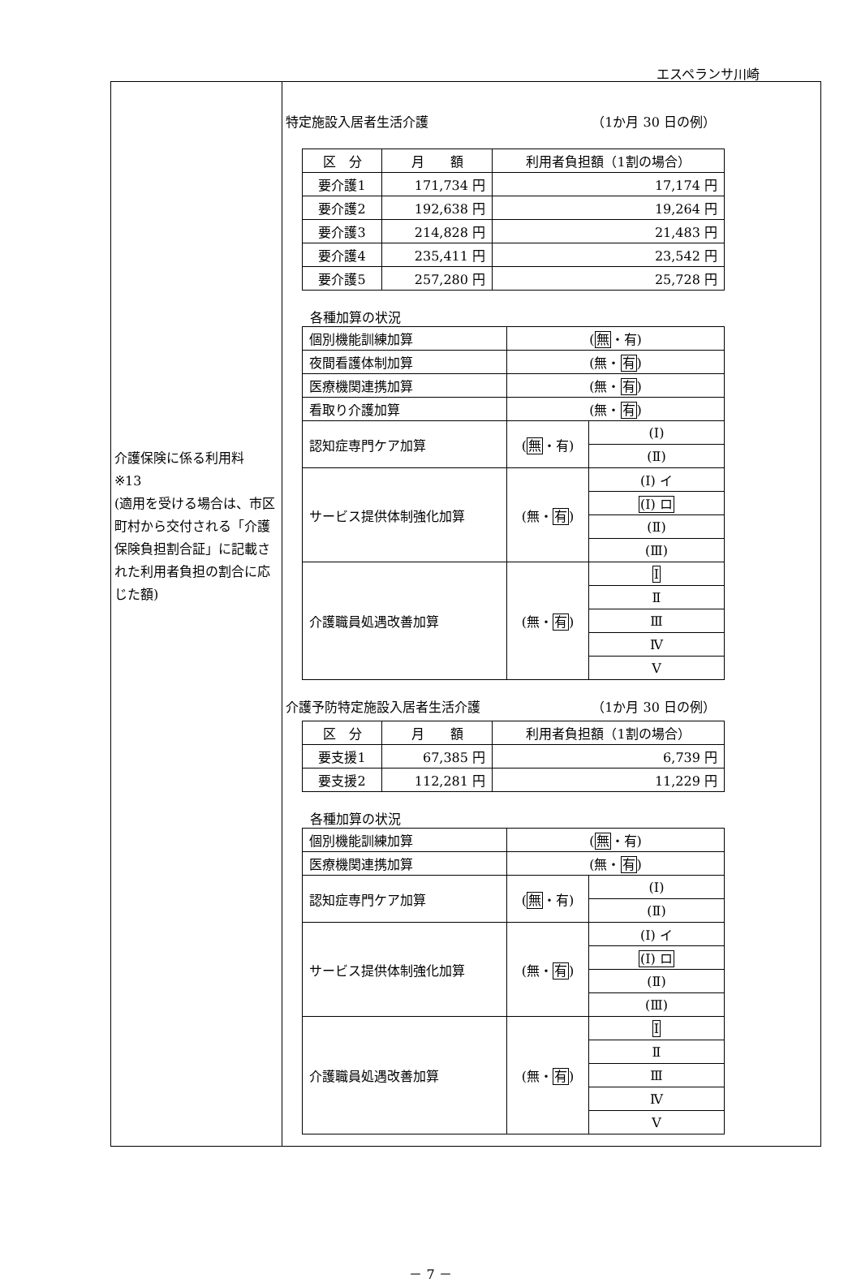エスペランサ川崎
| 介護保険に係る利用料 ※13 (適用を受ける場合は、市区町村から交付される「介護保険負担割合証」に記載された利用者負担の割合に応じた額) | 特定施設入居者生活介護 （1か月 30 日の例） / 区 分 / 月 額 / 利用者負担額（1割の場合） / / 要介護1 / 171,734 円 / 17,174 円 / / 要介護2 / 192,638 円 / 19,264 円 / / 要介護3 / 214,828 円 / 21,483 円 / / 要介護4 / 235,411 円 / 23,542 円 / / 要介護5 / 257,280 円 / 25,728 円 / 各種加算の状況 / 個別機能訓練加算 / ( 無 ・有) / / / 夜間看護体制加算 / (無・ 有 ) / / / 医療機関連携加算 / (無・ 有 ) / / / 看取り介護加算 / (無・ 有 ) / / / 認知症専門ケア加算 / ( 無 ・有) / (Ⅰ) / / / / (Ⅱ) / / サービス提供体制強化加算 / (無・ 有 ) / (Ⅰ) イ / / / / (Ⅰ) ロ / / / / (Ⅱ) / / / / (Ⅲ) / / 介護職員処遇改善加算 / (無・ 有 ) / Ⅰ / / / / Ⅱ / / / / Ⅲ / / / / Ⅳ / / / / Ⅴ / 介護予防特定施設入居者生活介護 （1か月 30 日の例） / 区 分 / 月 額 / 利用者負担額（1割の場合） / / 要支援1 / 67,385 円 / 6,739 円 / / 要支援2 / 112,281 円 / 11,229 円 / 各種加算の状況 / 個別機能訓練加算 / ( 無 ・有) / / / 医療機関連携加算 / (無・ 有 ) / / / 認知症専門ケア加算 / ( 無 ・有) / (Ⅰ) / / / / (Ⅱ) / / サービス提供体制強化加算 / (無・ 有 ) / (Ⅰ) イ / / / / (Ⅰ) ロ / / / / (Ⅱ) / / / / (Ⅲ) / / 介護職員処遇改善加算 / (無・ 有 ) / Ⅰ / / / / Ⅱ / / / / Ⅲ / / / / Ⅳ / / / / Ⅴ / |
－ 7 －